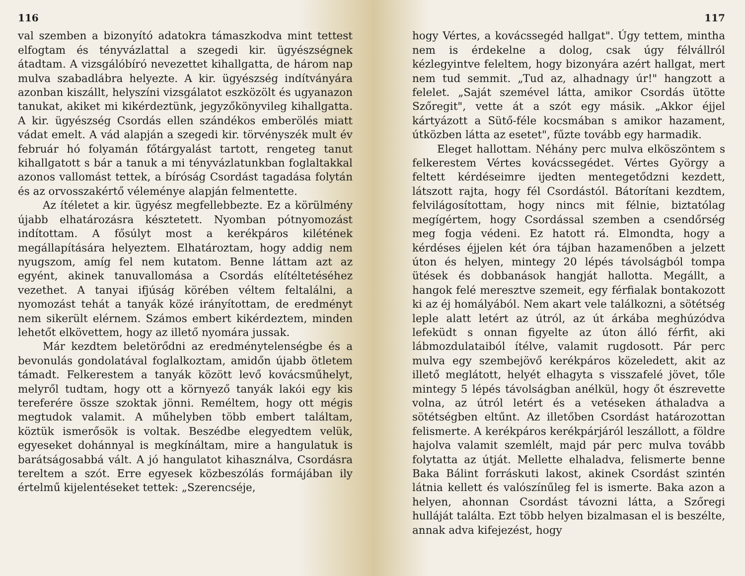116
val szemben a bizonyító adatokra támaszkodva mint tettest elfogtam és tényvázlattal a szegedi kir. ügyészségnek átadtam. A vizsgálóbíró nevezettet kihallgatta, de három nap mulva szabadlábra helyezte. A kir. ügyészség indítványára azonban kiszállt, helyszíni vizsgálatot eszközölt és ugyanazon tanukat, akiket mi kikérdeztünk, jegyzőkönyvileg kihallgatta. A kir. ügyészség Csordás ellen szándékos emberölés miatt vádat emelt. A vád alapján a szegedi kir. törvényszék mult év február hó folyamán főtárgyalást tartott, rengeteg tanut kihallgatott s bár a tanuk a mi tényvázlatunkban foglaltakkal azonos vallomást tettek, a bíróság Csordást tagadása folytán és az orvosszakértő véleménye alapján felmentette.
Az ítéletet a kir. ügyész megfellebbezte. Ez a körülmény újabb elhatározásra késztetett. Nyomban pótnyomozást indítottam. A fősúlyt most a kerékpáros kilétének megállapítására helyeztem. Elhatároztam, hogy addig nem nyugszom, amíg fel nem kutatom. Benne láttam azt az egyént, akinek tanuvallomása a Csordás elítéltetéséhez vezethet. A tanyai ifjúság körében véltem feltalálni, a nyomozást tehát a tanyák közé irányítottam, de eredményt nem sikerült elérnem. Számos embert kikérdeztem, minden lehetőt elkövettem, hogy az illető nyomára jussak.
Már kezdtem beletörődni az eredménytelenségbe és a bevonulás gondolatával foglalkoztam, amidőn újabb ötletem támadt. Felkerestem a tanyák között levő kovácsműhelyt, melyről tudtam, hogy ott a környező tanyák lakói egy kis tereferére össze szoktak jönni. Reméltem, hogy ott mégis megtudok valamit. A műhelyben több embert találtam, köztük ismerősök is voltak. Beszédbe elegyedtem velük, egyeseket dohánnyal is megkínáltam, mire a hangulatuk is barátságosabbá vált. A jó hangulatot kihasználva, Csordásra tereltem a szót. Erre egyesek közbeszólás formájában ily értelmű kijelentéseket tettek: „Szerencséje,
117
hogy Vértes, a kovácssegéd hallgat". Úgy tettem, mintha nem is érdekelne a dolog, csak úgy félvállról kézlegyintve feleltem, hogy bizonyára azért hallgat, mert nem tud semmit. „Tud az, alhadnagy úr!" hangzott a felelet. „Saját szemével látta, amikor Csordás ütötte Szőregit", vette át a szót egy másik. „Akkor éjjel kártyázott a Sütő-féle kocsmában s amikor hazament, útközben látta az esetet", fűzte tovább egy harmadik.
Eleget hallottam. Néhány perc mulva elköszöntem s felkerestem Vértes kovácssegédet. Vértes György a feltett kérdéseimre ijedten mentegetődzni kezdett, látszott rajta, hogy fél Csordástól. Bátorítani kezdtem, felvilágosítottam, hogy nincs mit félnie, biztatólag megígértem, hogy Csordással szemben a csendőrség meg fogja védeni. Ez hatott rá. Elmondta, hogy a kérdéses éjjelen két óra tájban hazamenőben a jelzett úton és helyen, mintegy 20 lépés távolságból tompa ütések és dobbanások hangját hallotta. Megállt, a hangok felé meresztve szemeit, egy férfialak bontakozott ki az éj homályából. Nem akart vele találkozni, a sötétség leple alatt letért az útról, az út árkába meghúzódva lefeküdt s onnan figyelte az úton álló férfit, aki lábmozdulataiból ítélve, valamit rugdosott. Pár perc mulva egy szembejövő kerékpáros közeledett, akit az illető meglátott, helyét elhagyta s visszafelé jövet, tőle mintegy 5 lépés távolságban anélkül, hogy őt észrevette volna, az útról letért és a vetéseken áthaladva a sötétségben eltűnt. Az illetőben Csordást határozottan felismerte. A kerékpáros kerékpárjáról leszállott, a földre hajolva valamit szemlélt, majd pár perc mulva tovább folytatta az útját. Mellette elhaladva, felismerte benne Baka Bálint forráskuti lakost, akinek Csordást szintén látnia kellett és valószínűleg fel is ismerte. Baka azon a helyen, ahonnan Csordást távozni látta, a Szőregi hulláját találta. Ezt több helyen bizalmasan el is beszélte, annak adva kifejezést, hogy